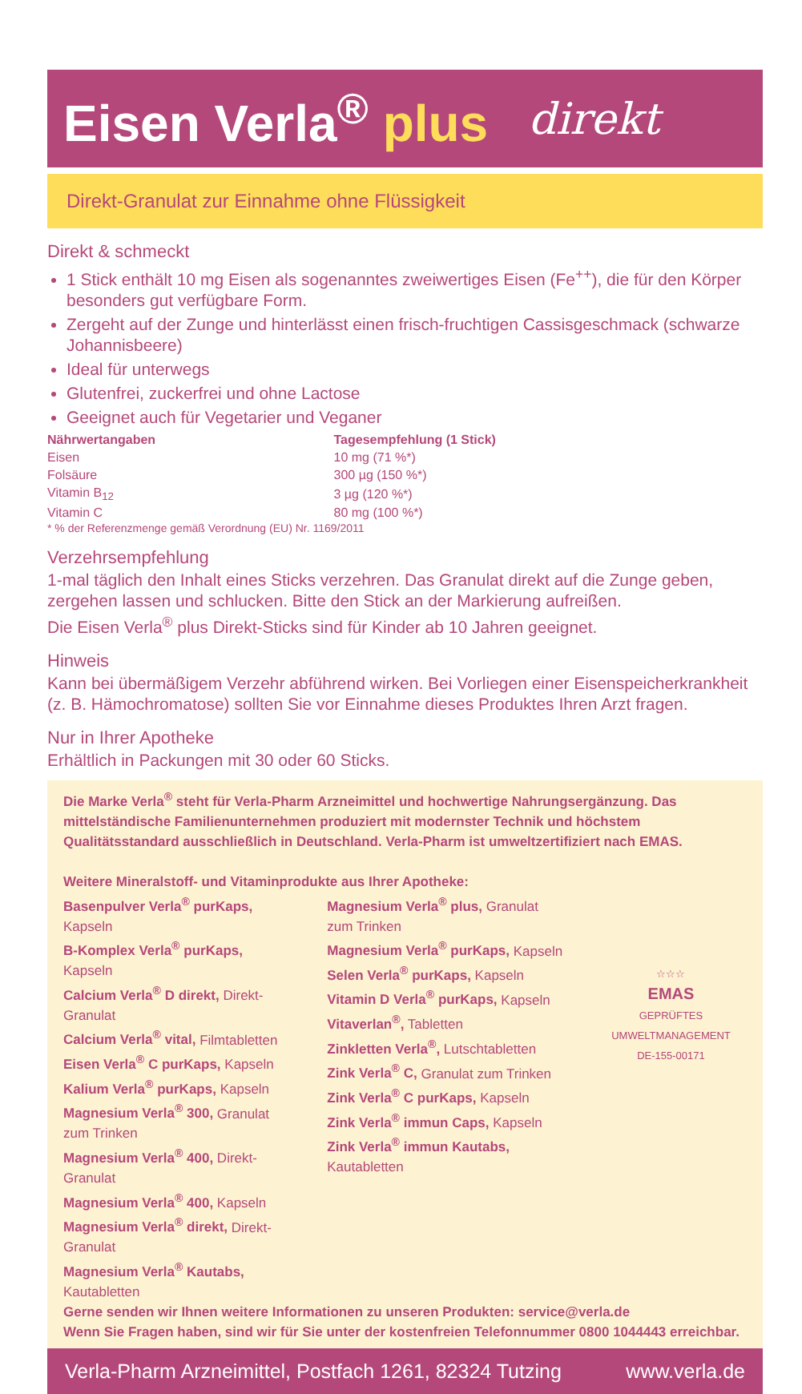Eisen Verla<sup>®</sup> plus
direkt
Direkt-Granulat zur Einnahme ohne Flüssigkeit
Direkt & schmeckt
1 Stick enthält 10 mg Eisen als sogenanntes zweiwertiges Eisen (Fe<sup>++</sup>), die für den Körper besonders gut verfügbare Form.
Zergeht auf der Zunge und hinterlässt einen frisch-fruchtigen Cassisgeschmack (schwarze Johannisbeere)
Ideal für unterwegs
Glutenfrei, zuckerfrei und ohne Lactose
Geeignet auch für Vegetarier und Veganer
| Nährwertangaben | Tagesempfehlung (1 Stick) |
| --- | --- |
| Eisen | 10 mg (71 %*) |
| Folsäure | 300 µg (150 %*) |
| Vitamin B<sub>12</sub> | 3 µg (120 %*) |
| Vitamin C | 80 mg (100 %*) |
* % der Referenzmenge gemäß Verordnung (EU) Nr. 1169/2011
Verzehrsempfehlung
1-mal täglich den Inhalt eines Sticks verzehren. Das Granulat direkt auf die Zunge geben, zergehen lassen und schlucken. Bitte den Stick an der Markierung aufreißen.
Die Eisen Verla<sup>®</sup> plus Direkt-Sticks sind für Kinder ab 10 Jahren geeignet.
Hinweis
Kann bei übermäßigem Verzehr abführend wirken. Bei Vorliegen einer Eisenspeicherkrankheit (z. B. Hämochromatose) sollten Sie vor Einnahme dieses Produktes Ihren Arzt fragen.
Nur in Ihrer Apotheke
Erhältlich in Packungen mit 30 oder 60 Sticks.
Die Marke Verla<sup>®</sup> steht für Verla-Pharm Arzneimittel und hochwertige Nahrungsergänzung. Das mittelständische Familienunternehmen produziert mit modernster Technik und höchstem Qualitätsstandard ausschließlich in Deutschland. Verla-Pharm ist umweltzertifiziert nach EMAS.
Weitere Mineralstoff- und Vitaminprodukte aus Ihrer Apotheke:
Basenpulver Verla<sup>®</sup> purKaps, Kapseln
B-Komplex Verla<sup>®</sup> purKaps, Kapseln
Calcium Verla<sup>®</sup> D direkt, Direkt-Granulat
Calcium Verla<sup>®</sup> vital, Filmtabletten
Eisen Verla<sup>®</sup> C purKaps, Kapseln
Kalium Verla<sup>®</sup> purKaps, Kapseln
Magnesium Verla<sup>®</sup> 300, Granulat zum Trinken
Magnesium Verla<sup>®</sup> 400, Direkt-Granulat
Magnesium Verla<sup>®</sup> 400, Kapseln
Magnesium Verla<sup>®</sup> direkt, Direkt-Granulat
Magnesium Verla<sup>®</sup> Kautabs, Kautabletten
Magnesium Verla<sup>®</sup> plus, Granulat zum Trinken
Magnesium Verla<sup>®</sup> purKaps, Kapseln
Selen Verla<sup>®</sup> purKaps, Kapseln
Vitamin D Verla<sup>®</sup> purKaps, Kapseln
Vitaverlan<sup>®</sup>, Tabletten
Zinkletten Verla<sup>®</sup>, Lutschtabletten
Zink Verla<sup>®</sup> C, Granulat zum Trinken
Zink Verla<sup>®</sup> C purKaps, Kapseln
Zink Verla<sup>®</sup> immun Caps, Kapseln
Zink Verla<sup>®</sup> immun Kautabs, Kautabletten
☆☆☆
EMAS
GEPRÜFTES UMWELTMANAGEMENT
DE-155-00171
Gerne senden wir Ihnen weitere Informationen zu unseren Produkten: service@verla.de
Wenn Sie Fragen haben, sind wir für Sie unter der kostenfreien Telefonnummer 0800 1044443 erreichbar.
Verla-Pharm Arzneimittel, Postfach 1261, 82324 Tutzing www.verla.de